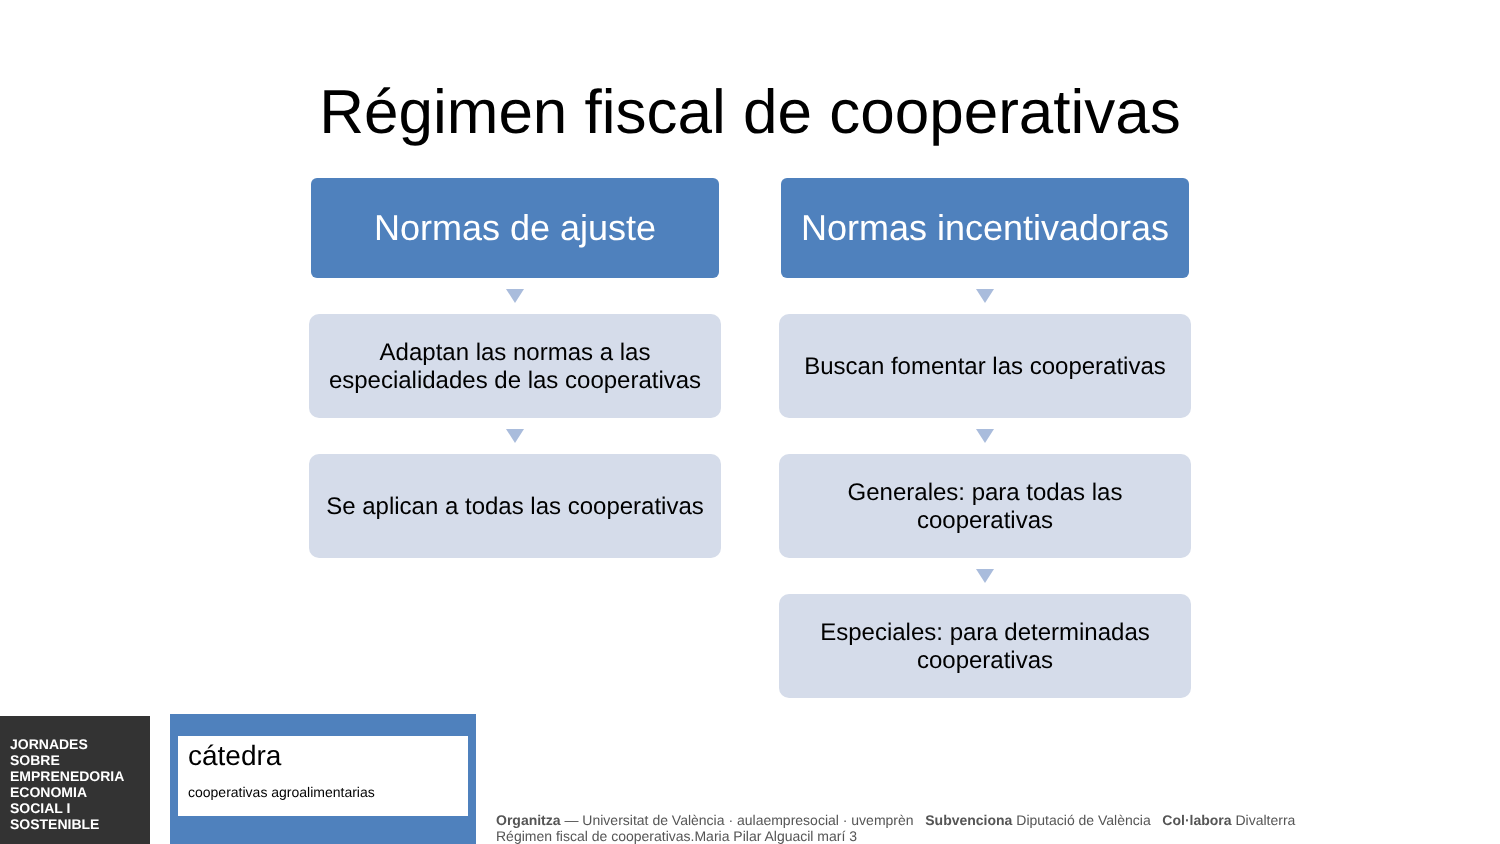Régimen fiscal de cooperativas
Normas de ajuste
Adaptan las normas a las especialidades de las cooperativas
Se aplican a todas las cooperativas
Normas incentivadoras
Buscan fomentar las cooperativas
Generales: para todas las cooperativas
Especiales: para determinadas cooperativas
JORNADES SOBRE EMPRENEDORIA ECONOMIA SOCIAL I SOSTENIBLE
cátedra
cooperativas agroalimentarias
Organitza — Universitat de València · aulaempresocial · uvemprèn Subvenciona Diputació de València Col·labora Divalterra
Régimen fiscal de cooperativas.Maria Pilar Alguacil marí 3